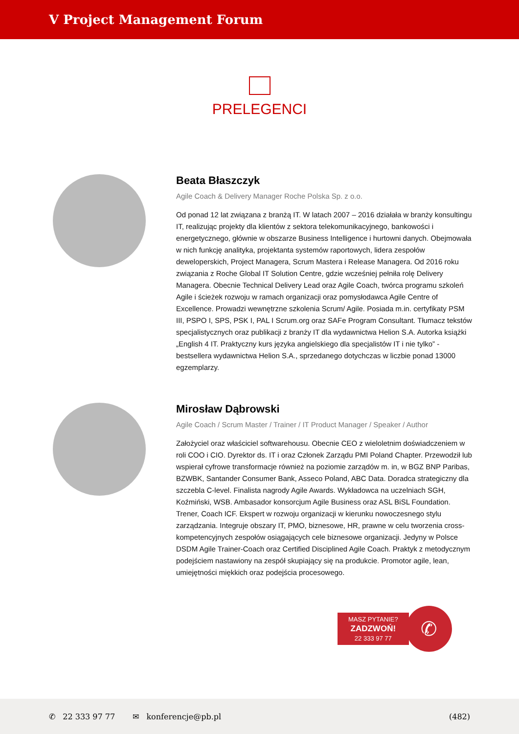V Project Management Forum
PRELEGENCI
Beata Błaszczyk
Agile Coach & Delivery Manager Roche Polska Sp. z o.o.
Od ponad 12 lat związana z branżą IT. W latach 2007 – 2016 działała w branży konsultingu IT, realizując projekty dla klientów z sektora telekomunikacyjnego, bankowości i energetycznego, głównie w obszarze Business Intelligence i hurtowni danych. Obejmowała w nich funkcję analityka, projektanta systemów raportowych, lidera zespołów deweloperskich, Project Managera, Scrum Mastera i Release Managera. Od 2016 roku związania z Roche Global IT Solution Centre, gdzie wcześniej pełniła rolę Delivery Managera. Obecnie Technical Delivery Lead oraz Agile Coach, twórca programu szkoleń Agile i ścieżek rozwoju w ramach organizacji oraz pomysłodawca Agile Centre of Excellence. Prowadzi wewnętrzne szkolenia Scrum/ Agile. Posiada m.in. certyfikaty PSM III, PSPO I, SPS, PSK I, PAL I Scrum.org oraz SAFe Program Consultant. Tłumacz tekstów specjalistycznych oraz publikacji z branży IT dla wydawnictwa Helion S.A. Autorka książki „English 4 IT. Praktyczny kurs języka angielskiego dla specjalistów IT i nie tylko” - bestsellera wydawnictwa Helion S.A., sprzedanego dotychczas w liczbie ponad 13000 egzemplarzy.
Mirosław Dąbrowski
Agile Coach / Scrum Master / Trainer / IT Product Manager / Speaker / Author
Założyciel oraz właściciel softwarehousu. Obecnie CEO z wieloletnim doświadczeniem w roli COO i CIO. Dyrektor ds. IT i oraz Członek Zarządu PMI Poland Chapter. Przewodził lub wspierał cyfrowe transformacje również na poziomie zarządów m. in, w BGZ BNP Paribas, BZWBK, Santander Consumer Bank, Asseco Poland, ABC Data. Doradca strategiczny dla szczebla C-level. Finalista nagrody Agile Awards. Wykładowca na uczelniach SGH, Koźmiński, WSB. Ambasador konsorcjum Agile Business oraz ASL BiSL Foundation. Trener, Coach ICF. Ekspert w rozwoju organizacji w kierunku nowoczesnego stylu zarządzania. Integruje obszary IT, PMO, biznesowe, HR, prawne w celu tworzenia cross-kompetencyjnych zespołów osiągających cele biznesowe organizacji. Jedyny w Polsce DSDM Agile Trainer-Coach oraz Certified Disciplined Agile Coach. Praktyk z metodycznym podejściem nastawiony na zespół skupiający się na produkcie. Promotor agile, lean, umiejętności miękkich oraz podejścia procesowego.
MASZ PYTANIE?
ZADZWOŃ!
22 333 97 77
✆
✆ 22 333 97 77 ✉ konferencje@pb.pl (482)